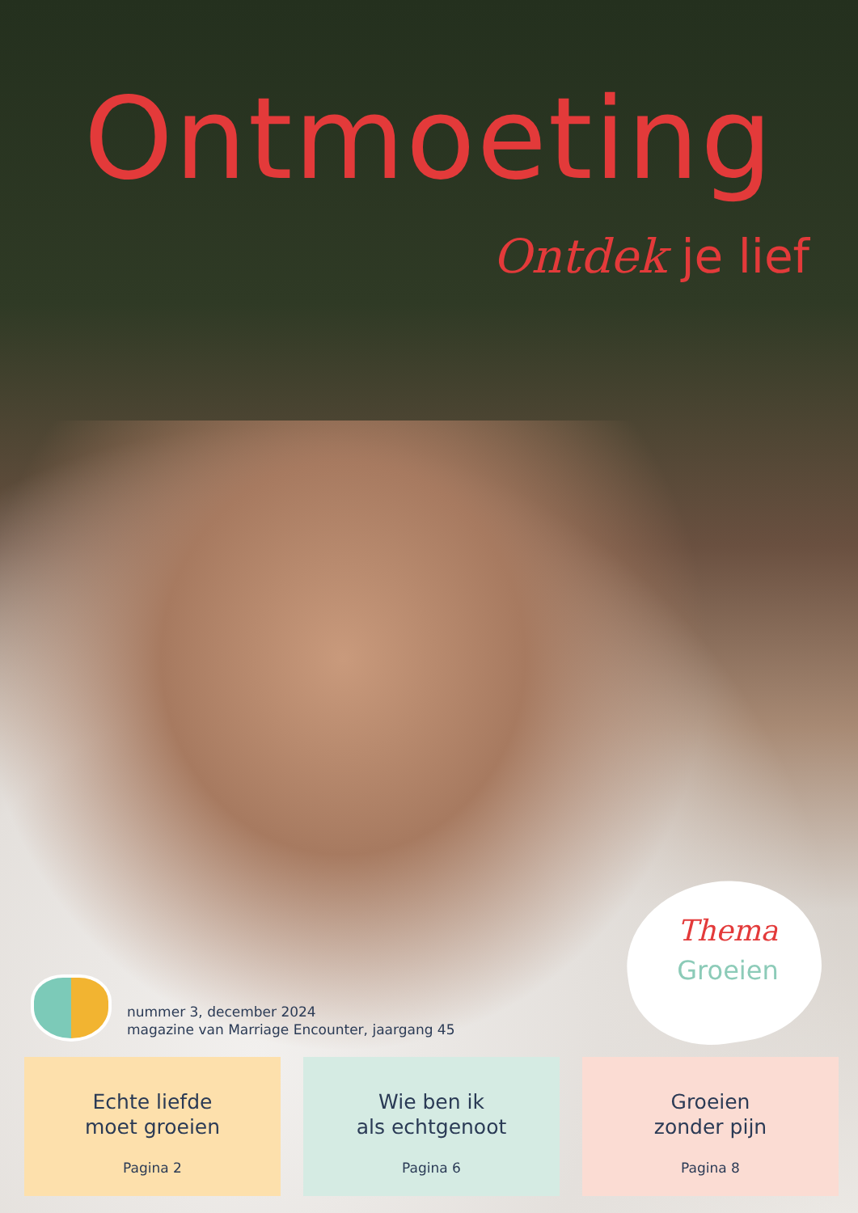Ontmoeting
Ontdek je lief
Thema
Groeien
nummer 3, december 2024
magazine van Marriage Encounter, jaargang 45
Echte liefde
moet groeien
Pagina 2
Wie ben ik
als echtgenoot
Pagina 6
Groeien
zonder pijn
Pagina 8